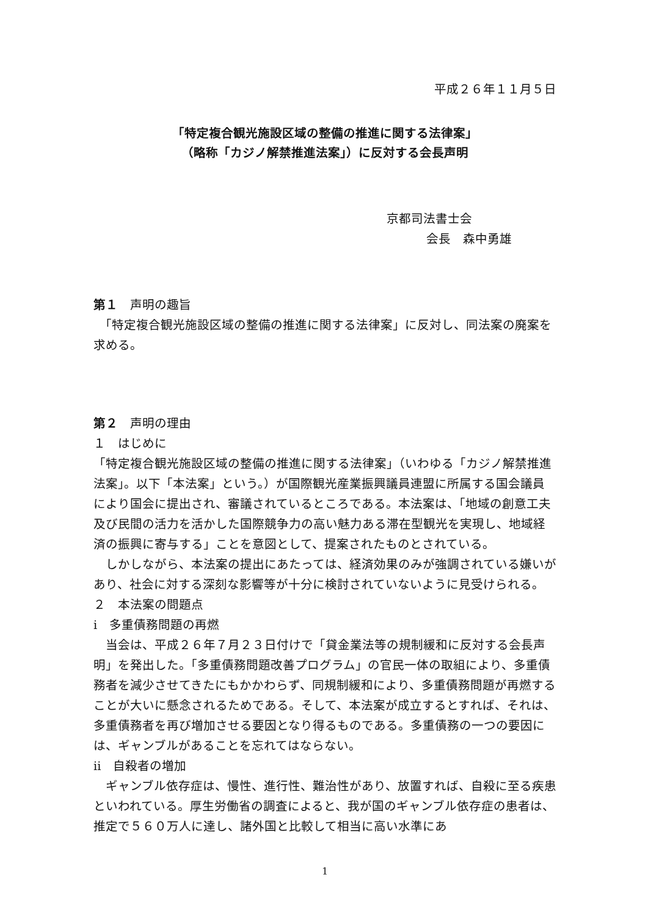平成２６年１１月５日
「特定複合観光施設区域の整備の推進に関する法律案」
（略称「カジノ解禁推進法案」）に反対する会長声明
京都司法書士会
会長　森中勇雄
第１　声明の趣旨
　「特定複合観光施設区域の整備の推進に関する法律案」に反対し、同法案の廃案を求める。
第２　声明の理由
１　はじめに
「特定複合観光施設区域の整備の推進に関する法律案」（いわゆる「カジノ解禁推進法案」。以下「本法案」という。）が国際観光産業振興議員連盟に所属する国会議員により国会に提出され、審議されているところである。本法案は、「地域の創意工夫及び民間の活力を活かした国際競争力の高い魅力ある滞在型観光を実現し、地域経済の振興に寄与する」ことを意図として、提案されたものとされている。
　しかしながら、本法案の提出にあたっては、経済効果のみが強調されている嫌いがあり、社会に対する深刻な影響等が十分に検討されていないように見受けられる。
２　本法案の問題点
ⅰ　多重債務問題の再燃
　当会は、平成２６年７月２３日付けで「貸金業法等の規制緩和に反対する会長声明」を発出した。「多重債務問題改善プログラム」の官民一体の取組により、多重債務者を減少させてきたにもかかわらず、同規制緩和により、多重債務問題が再燃することが大いに懸念されるためである。そして、本法案が成立するとすれば、それは、多重債務者を再び増加させる要因となり得るものである。多重債務の一つの要因には、ギャンブルがあることを忘れてはならない。
ⅱ　自殺者の増加
　ギャンブル依存症は、慢性、進行性、難治性があり、放置すれば、自殺に至る疾患といわれている。厚生労働省の調査によると、我が国のギャンブル依存症の患者は、推定で５６０万人に達し、諸外国と比較して相当に高い水準にあ
1